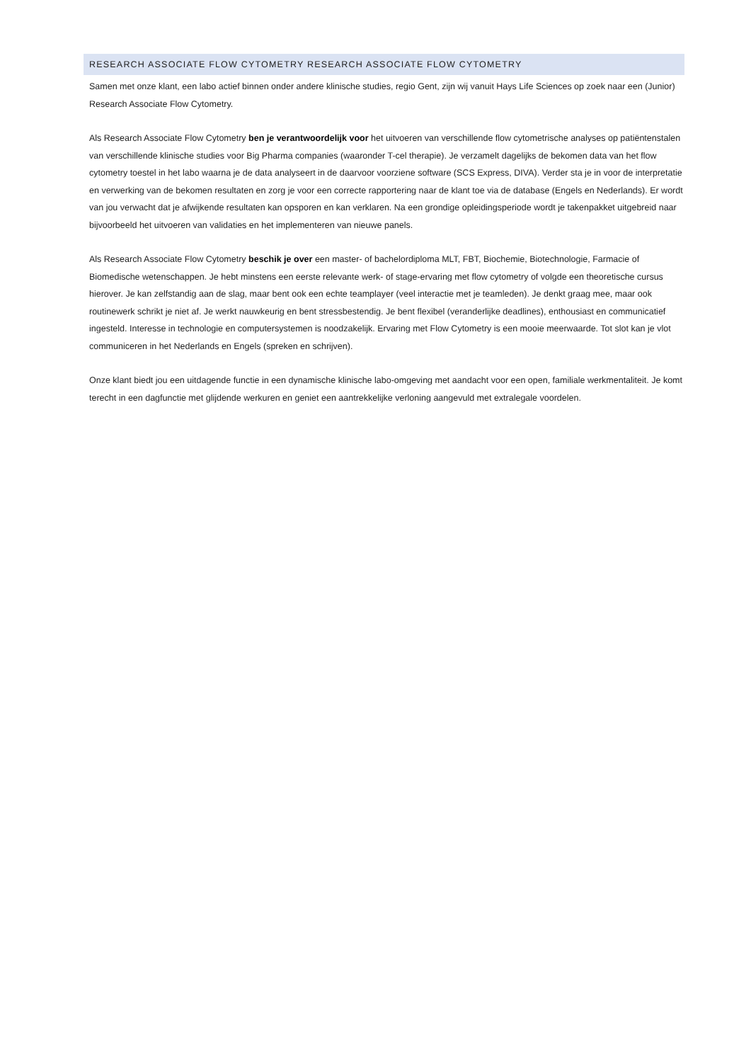RESEARCH ASSOCIATE FLOW CYTOMETRY RESEARCH ASSOCIATE FLOW CYTOMETRY
Samen met onze klant, een labo actief binnen onder andere klinische studies, regio Gent, zijn wij vanuit Hays Life Sciences op zoek naar een (Junior) Research Associate Flow Cytometry.
Als Research Associate Flow Cytometry ben je verantwoordelijk voor het uitvoeren van verschillende flow cytometrische analyses op patiëntenstalen van verschillende klinische studies voor Big Pharma companies (waaronder T-cel therapie). Je verzamelt dagelijks de bekomen data van het flow cytometry toestel in het labo waarna je de data analyseert in de daarvoor voorziene software (SCS Express, DIVA). Verder sta je in voor de interpretatie en verwerking van de bekomen resultaten en zorg je voor een correcte rapportering naar de klant toe via de database (Engels en Nederlands). Er wordt van jou verwacht dat je afwijkende resultaten kan opsporen en kan verklaren. Na een grondige opleidingsperiode wordt je takenpakket uitgebreid naar bijvoorbeeld het uitvoeren van validaties en het implementeren van nieuwe panels.
Als Research Associate Flow Cytometry beschik je over een master- of bachelordiploma MLT, FBT, Biochemie, Biotechnologie, Farmacie of Biomedische wetenschappen. Je hebt minstens een eerste relevante werk- of stage-ervaring met flow cytometry of volgde een theoretische cursus hierover. Je kan zelfstandig aan de slag, maar bent ook een echte teamplayer (veel interactie met je teamleden). Je denkt graag mee, maar ook routinewerk schrikt je niet af. Je werkt nauwkeurig en bent stressbestendig. Je bent flexibel (veranderlijke deadlines), enthousiast en communicatief ingesteld. Interesse in technologie en computersystemen is noodzakelijk. Ervaring met Flow Cytometry is een mooie meerwaarde. Tot slot kan je vlot communiceren in het Nederlands en Engels (spreken en schrijven).
Onze klant biedt jou een uitdagende functie in een dynamische klinische labo-omgeving met aandacht voor een open, familiale werkmentaliteit. Je komt terecht in een dagfunctie met glijdende werkuren en geniet een aantrekkelijke verloning aangevuld met extralegale voordelen.